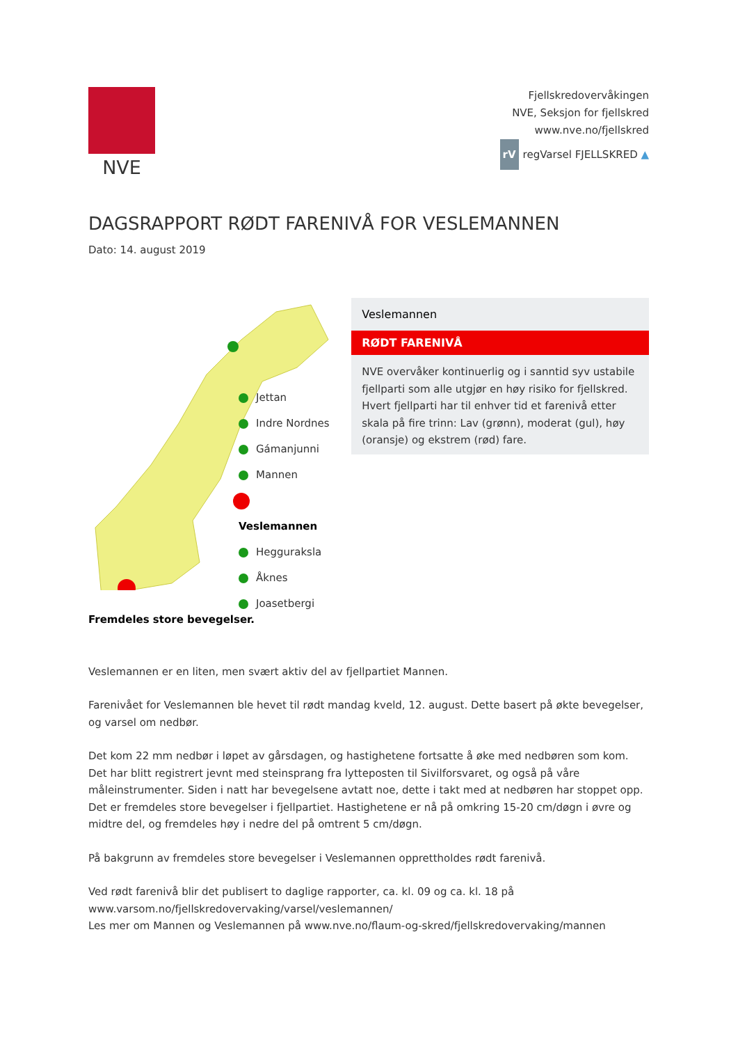NVE
Fjellskredovervåkingen
NVE, Seksjon for fjellskred
www.nve.no/fjellskred
rV regVarsel FJELLSKRED ▲
DAGSRAPPORT RØDT FARENIVÅ FOR VESLEMANNEN
Dato: 14. august 2019
Jettan
Indre Nordnes
Gámanjunni
Mannen
Veslemannen
Hegguraksla
Åknes
Joasetbergi
Veslemannen
RØDT FARENIVÅ
NVE overvåker kontinuerlig og i sanntid syv ustabile fjellparti som alle utgjør en høy risiko for fjellskred. Hvert fjellparti har til enhver tid et farenivå etter skala på fire trinn: Lav (grønn), moderat (gul), høy (oransje) og ekstrem (rød) fare.
Fremdeles store bevegelser.
Veslemannen er en liten, men svært aktiv del av fjellpartiet Mannen.
Farenivået for Veslemannen ble hevet til rødt mandag kveld, 12. august. Dette basert på økte bevegelser, og varsel om nedbør.
Det kom 22 mm nedbør i løpet av gårsdagen, og hastighetene fortsatte å øke med nedbøren som kom. Det har blitt registrert jevnt med steinsprang fra lytteposten til Sivilforsvaret, og også på våre måleinstrumenter. Siden i natt har bevegelsene avtatt noe, dette i takt med at nedbøren har stoppet opp. Det er fremdeles store bevegelser i fjellpartiet. Hastighetene er nå på omkring 15-20 cm/døgn i øvre og midtre del, og fremdeles høy i nedre del på omtrent 5 cm/døgn.
På bakgrunn av fremdeles store bevegelser i Veslemannen opprettholdes rødt farenivå.
Ved rødt farenivå blir det publisert to daglige rapporter, ca. kl. 09 og ca. kl. 18 på www.varsom.no/fjellskredovervaking/varsel/veslemannen/
Les mer om Mannen og Veslemannen på www.nve.no/flaum-og-skred/fjellskredovervaking/mannen